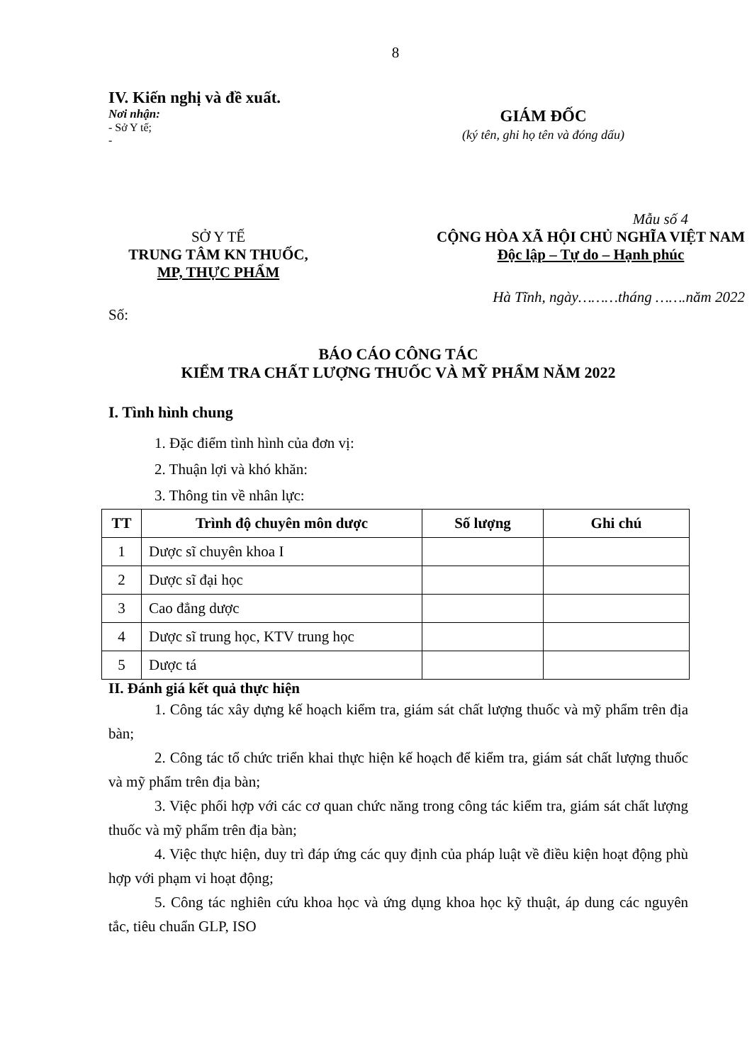8
IV. Kiến nghị và đề xuất.
Nơi nhận:
- Sở Y tế;
-
GIÁM ĐỐC
(ký tên, ghi họ tên và đóng dấu)
Mẫu số 4
SỞ Y TẾ
TRUNG TÂM KN THUỐC,
MP, THỰC PHẨM
CỘNG HÒA XÃ HỘI CHỦ NGHĨA VIỆT NAM
Độc lập – Tự do – Hạnh phúc
Hà Tĩnh, ngày………tháng …….năm 2022
Số:
BÁO CÁO CÔNG TÁC
KIỂM TRA CHẤT LƯỢNG THUỐC VÀ MỸ PHẨM NĂM 2022
I. Tình hình chung
1. Đặc điểm tình hình của đơn vị:
2. Thuận lợi và khó khăn:
3. Thông tin về nhân lực:
| TT | Trình độ chuyên môn dược | Số lượng | Ghi chú |
| --- | --- | --- | --- |
| 1 | Dược sĩ chuyên khoa I | | |
| 2 | Dược sĩ đại học | | |
| 3 | Cao đẳng dược | | |
| 4 | Dược sĩ trung học, KTV trung học | | |
| 5 | Dược tá | | |
II. Đánh giá kết quả thực hiện
1. Công tác xây dựng kế hoạch kiểm tra, giám sát chất lượng thuốc và mỹ phẩm trên địa bàn;
2. Công tác tổ chức triển khai thực hiện kế hoạch để kiểm tra, giám sát chất lượng thuốc và mỹ phẩm trên địa bàn;
3. Việc phối hợp với các cơ quan chức năng trong công tác kiểm tra, giám sát chất lượng thuốc và mỹ phẩm trên địa bàn;
4. Việc thực hiện, duy trì đáp ứng các quy định của pháp luật về điều kiện hoạt động phù hợp với phạm vi hoạt động;
5. Công tác nghiên cứu khoa học và ứng dụng khoa học kỹ thuật, áp dung các nguyên tắc, tiêu chuẩn GLP, ISO